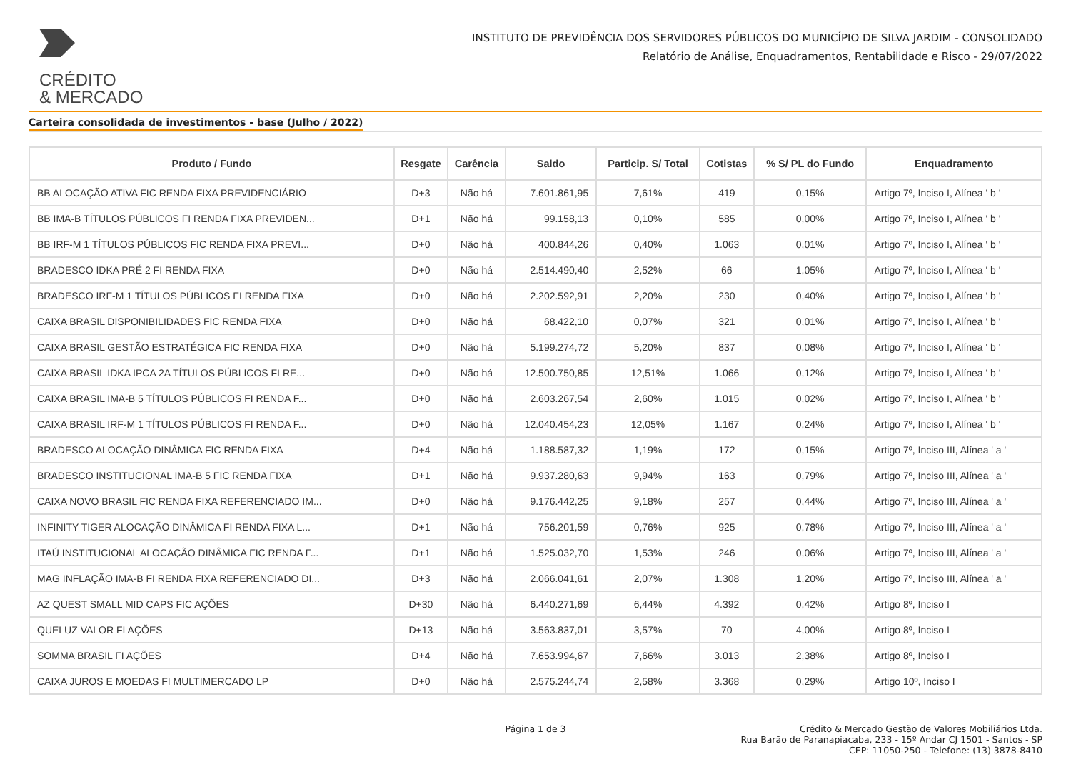CRÉDITO
& MERCADO
INSTITUTO DE PREVIDÊNCIA DOS SERVIDORES PÚBLICOS DO MUNICÍPIO DE SILVA JARDIM - CONSOLIDADO
Relatório de Análise, Enquadramentos, Rentabilidade e Risco - 29/07/2022
Carteira consolidada de investimentos - base (Julho / 2022)
| Produto / Fundo | Resgate | Carência | Saldo | Particip. S/ Total | Cotistas | % S/ PL do Fundo | Enquadramento |
| --- | --- | --- | --- | --- | --- | --- | --- |
| BB ALOCAÇÃO ATIVA FIC RENDA FIXA PREVIDENCIÁRIO | D+3 | Não há | 7.601.861,95 | 7,61% | 419 | 0,15% | Artigo 7º, Inciso I, Alínea ' b ' |
| BB IMA-B TÍTULOS PÚBLICOS FI RENDA FIXA PREVIDEN... | D+1 | Não há | 99.158,13 | 0,10% | 585 | 0,00% | Artigo 7º, Inciso I, Alínea ' b ' |
| BB IRF-M 1 TÍTULOS PÚBLICOS FIC RENDA FIXA PREVI... | D+0 | Não há | 400.844,26 | 0,40% | 1.063 | 0,01% | Artigo 7º, Inciso I, Alínea ' b ' |
| BRADESCO IDKA PRÉ 2 FI RENDA FIXA | D+0 | Não há | 2.514.490,40 | 2,52% | 66 | 1,05% | Artigo 7º, Inciso I, Alínea ' b ' |
| BRADESCO IRF-M 1 TÍTULOS PÚBLICOS FI RENDA FIXA | D+0 | Não há | 2.202.592,91 | 2,20% | 230 | 0,40% | Artigo 7º, Inciso I, Alínea ' b ' |
| CAIXA BRASIL DISPONIBILIDADES FIC RENDA FIXA | D+0 | Não há | 68.422,10 | 0,07% | 321 | 0,01% | Artigo 7º, Inciso I, Alínea ' b ' |
| CAIXA BRASIL GESTÃO ESTRATÉGICA FIC RENDA FIXA | D+0 | Não há | 5.199.274,72 | 5,20% | 837 | 0,08% | Artigo 7º, Inciso I, Alínea ' b ' |
| CAIXA BRASIL IDKA IPCA 2A TÍTULOS PÚBLICOS FI RE... | D+0 | Não há | 12.500.750,85 | 12,51% | 1.066 | 0,12% | Artigo 7º, Inciso I, Alínea ' b ' |
| CAIXA BRASIL IMA-B 5 TÍTULOS PÚBLICOS FI RENDA F... | D+0 | Não há | 2.603.267,54 | 2,60% | 1.015 | 0,02% | Artigo 7º, Inciso I, Alínea ' b ' |
| CAIXA BRASIL IRF-M 1 TÍTULOS PÚBLICOS FI RENDA F... | D+0 | Não há | 12.040.454,23 | 12,05% | 1.167 | 0,24% | Artigo 7º, Inciso I, Alínea ' b ' |
| BRADESCO ALOCAÇÃO DINÂMICA FIC RENDA FIXA | D+4 | Não há | 1.188.587,32 | 1,19% | 172 | 0,15% | Artigo 7º, Inciso III, Alínea ' a ' |
| BRADESCO INSTITUCIONAL IMA-B 5 FIC RENDA FIXA | D+1 | Não há | 9.937.280,63 | 9,94% | 163 | 0,79% | Artigo 7º, Inciso III, Alínea ' a ' |
| CAIXA NOVO BRASIL FIC RENDA FIXA REFERENCIADO IM... | D+0 | Não há | 9.176.442,25 | 9,18% | 257 | 0,44% | Artigo 7º, Inciso III, Alínea ' a ' |
| INFINITY TIGER ALOCAÇÃO DINÂMICA FI RENDA FIXA L... | D+1 | Não há | 756.201,59 | 0,76% | 925 | 0,78% | Artigo 7º, Inciso III, Alínea ' a ' |
| ITAÚ INSTITUCIONAL ALOCAÇÃO DINÂMICA FIC RENDA F... | D+1 | Não há | 1.525.032,70 | 1,53% | 246 | 0,06% | Artigo 7º, Inciso III, Alínea ' a ' |
| MAG INFLAÇÃO IMA-B FI RENDA FIXA REFERENCIADO DI... | D+3 | Não há | 2.066.041,61 | 2,07% | 1.308 | 1,20% | Artigo 7º, Inciso III, Alínea ' a ' |
| AZ QUEST SMALL MID CAPS FIC AÇÕES | D+30 | Não há | 6.440.271,69 | 6,44% | 4.392 | 0,42% | Artigo 8º, Inciso I |
| QUELUZ VALOR FI AÇÕES | D+13 | Não há | 3.563.837,01 | 3,57% | 70 | 4,00% | Artigo 8º, Inciso I |
| SOMMA BRASIL FI AÇÕES | D+4 | Não há | 7.653.994,67 | 7,66% | 3.013 | 2,38% | Artigo 8º, Inciso I |
| CAIXA JUROS E MOEDAS FI MULTIMERCADO LP | D+0 | Não há | 2.575.244,74 | 2,58% | 3.368 | 0,29% | Artigo 10º, Inciso I |
Página 1 de 3 Crédito & Mercado Gestão de Valores Mobiliários Ltda.
Rua Barão de Paranapiacaba, 233 - 15º Andar CJ 1501 - Santos - SP
CEP: 11050-250 - Telefone: (13) 3878-8410